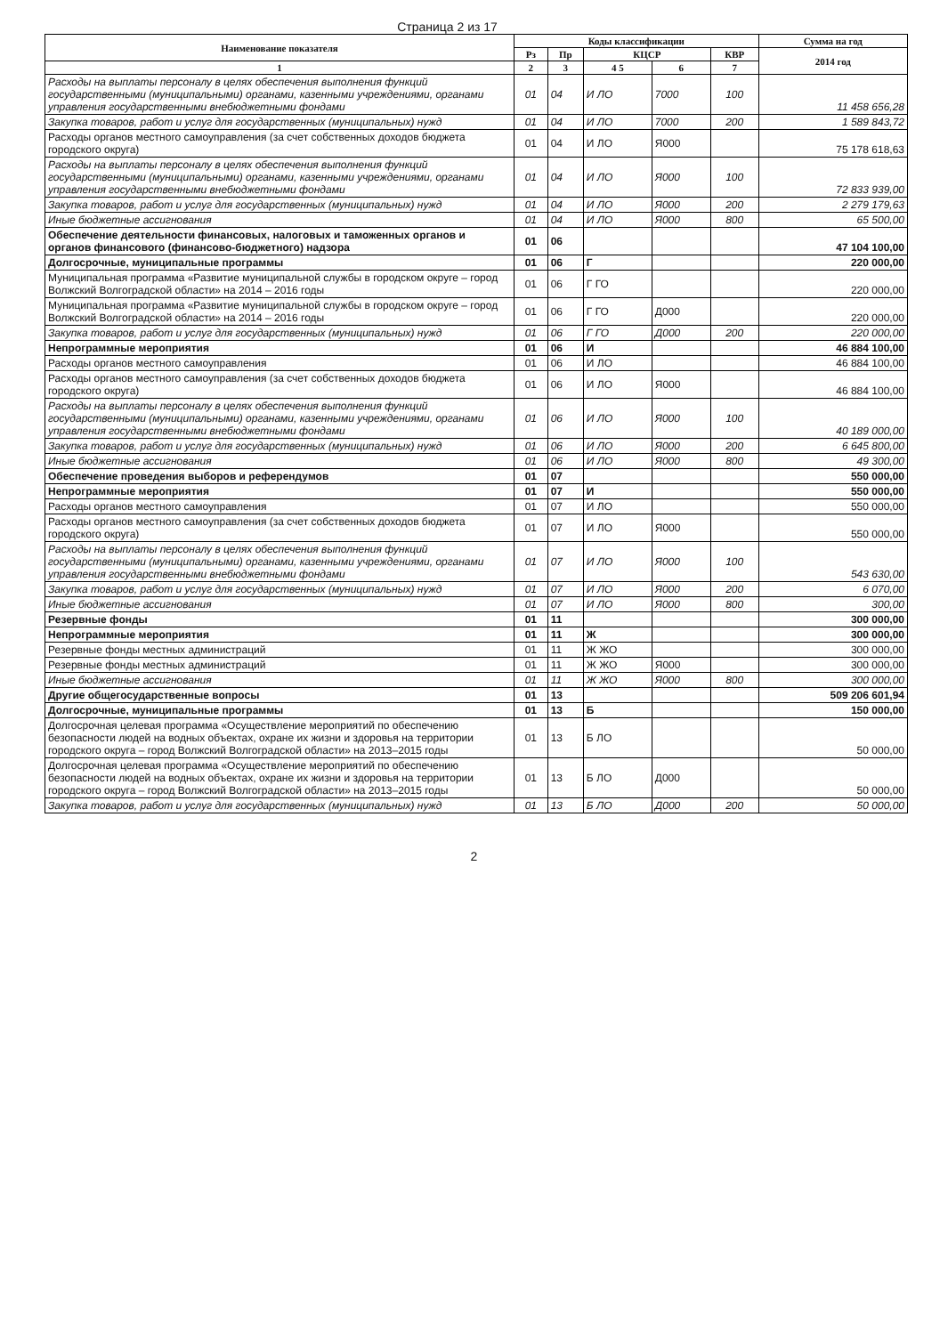Страница 2 из 17
| Наименование показателя | Коды классификации | | | | | Сумма на год |
| --- | --- | --- | --- | --- | --- | --- |
| | Рз | Пр | КЦСР | | КВР | 2014 год |
| 1 | 2 | 3 | 4 5 | 6 | 7 | |
| Расходы на выплаты персоналу в целях обеспечения выполнения функций государственными (муниципальными) органами, казенными учреждениями, органами управления государственными внебюджетными фондами | 01 | 04 | И ЛО | 7000 | 100 | 11 458 656,28 |
| Закупка товаров, работ и услуг для государственных (муниципальных) нужд | 01 | 04 | И ЛО | 7000 | 200 | 1 589 843,72 |
| Расходы органов местного самоуправления (за счет собственных доходов бюджета городского округа) | 01 | 04 | И ЛО | Я000 | | 75 178 618,63 |
| Расходы на выплаты персоналу в целях обеспечения выполнения функций государственными (муниципальными) органами, казенными учреждениями, органами управления государственными внебюджетными фондами | 01 | 04 | И ЛО | Я000 | 100 | 72 833 939,00 |
| Закупка товаров, работ и услуг для государственных (муниципальных) нужд | 01 | 04 | И ЛО | Я000 | 200 | 2 279 179,63 |
| Иные бюджетные ассигнования | 01 | 04 | И ЛО | Я000 | 800 | 65 500,00 |
| Обеспечение деятельности финансовых, налоговых и таможенных органов и органов финансового (финансово-бюджетного) надзора | 01 | 06 | | | | 47 104 100,00 |
| Долгосрочные, муниципальные программы | 01 | 06 | Г | | | 220 000,00 |
| Муниципальная программа «Развитие муниципальной службы в городском округе – город Волжский Волгоградской области» на 2014 – 2016 годы | 01 | 06 | Г ГО | | | 220 000,00 |
| Муниципальная программа «Развитие муниципальной службы в городском округе – город Волжский Волгоградской области» на 2014 – 2016 годы | 01 | 06 | Г ГО | Д000 | | 220 000,00 |
| Закупка товаров, работ и услуг для государственных (муниципальных) нужд | 01 | 06 | Г ГО | Д000 | 200 | 220 000,00 |
| Непрограммные мероприятия | 01 | 06 | И | | | 46 884 100,00 |
| Расходы органов местного самоуправления | 01 | 06 | И ЛО | | | 46 884 100,00 |
| Расходы органов местного самоуправления (за счет собственных доходов бюджета городского округа) | 01 | 06 | И ЛО | Я000 | | 46 884 100,00 |
| Расходы на выплаты персоналу в целях обеспечения выполнения функций государственными (муниципальными) органами, казенными учреждениями, органами управления государственными внебюджетными фондами | 01 | 06 | И ЛО | Я000 | 100 | 40 189 000,00 |
| Закупка товаров, работ и услуг для государственных (муниципальных) нужд | 01 | 06 | И ЛО | Я000 | 200 | 6 645 800,00 |
| Иные бюджетные ассигнования | 01 | 06 | И ЛО | Я000 | 800 | 49 300,00 |
| Обеспечение проведения выборов и референдумов | 01 | 07 | | | | 550 000,00 |
| Непрограммные мероприятия | 01 | 07 | И | | | 550 000,00 |
| Расходы органов местного самоуправления | 01 | 07 | И ЛО | | | 550 000,00 |
| Расходы органов местного самоуправления (за счет собственных доходов бюджета городского округа) | 01 | 07 | И ЛО | Я000 | | 550 000,00 |
| Расходы на выплаты персоналу в целях обеспечения выполнения функций государственными (муниципальными) органами, казенными учреждениями, органами управления государственными внебюджетными фондами | 01 | 07 | И ЛО | Я000 | 100 | 543 630,00 |
| Закупка товаров, работ и услуг для государственных (муниципальных) нужд | 01 | 07 | И ЛО | Я000 | 200 | 6 070,00 |
| Иные бюджетные ассигнования | 01 | 07 | И ЛО | Я000 | 800 | 300,00 |
| Резервные фонды | 01 | 11 | | | | 300 000,00 |
| Непрограммные мероприятия | 01 | 11 | Ж | | | 300 000,00 |
| Резервные фонды местных администраций | 01 | 11 | Ж ЖО | | | 300 000,00 |
| Резервные фонды местных администраций | 01 | 11 | Ж ЖО | Я000 | | 300 000,00 |
| Иные бюджетные ассигнования | 01 | 11 | Ж ЖО | Я000 | 800 | 300 000,00 |
| Другие общегосударственные вопросы | 01 | 13 | | | | 509 206 601,94 |
| Долгосрочные, муниципальные программы | 01 | 13 | Б | | | 150 000,00 |
| Долгосрочная целевая программа «Осуществление мероприятий по обеспечению безопасности людей на водных объектах, охране их жизни и здоровья на территории городского округа – город Волжский Волгоградской области» на 2013–2015 годы | 01 | 13 | Б ЛО | | | 50 000,00 |
| Долгосрочная целевая программа «Осуществление мероприятий по обеспечению безопасности людей на водных объектах, охране их жизни и здоровья на территории городского округа – город Волжский Волгоградской области» на 2013–2015 годы | 01 | 13 | Б ЛО | Д000 | | 50 000,00 |
| Закупка товаров, работ и услуг для государственных (муниципальных) нужд | 01 | 13 | Б ЛО | Д000 | 200 | 50 000,00 |
2